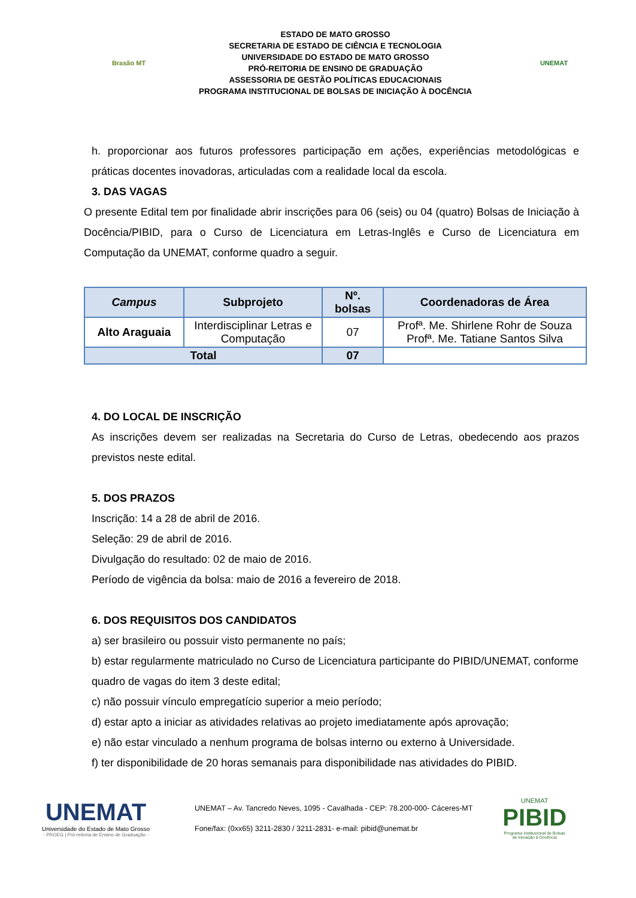Brasão MT
ESTADO DE MATO GROSSO
SECRETARIA DE ESTADO DE CIÊNCIA E TECNOLOGIA
UNIVERSIDADE DO ESTADO DE MATO GROSSO
PRÓ-REITORIA DE ENSINO DE GRADUAÇÃO
ASSESSORIA DE GESTÃO POLÍTICAS EDUCACIONAIS
PROGRAMA INSTITUCIONAL DE BOLSAS DE INICIAÇÃO À DOCÊNCIA
UNEMAT
h. proporcionar aos futuros professores participação em ações, experiências metodológicas e práticas docentes inovadoras, articuladas com a realidade local da escola.
3. DAS VAGAS
O presente Edital tem por finalidade abrir inscrições para 06 (seis) ou 04 (quatro) Bolsas de Iniciação à Docência/PIBID, para o Curso de Licenciatura em Letras-Inglês e Curso de Licenciatura em Computação da UNEMAT, conforme quadro a seguir.
| Campus | Subprojeto | Nº. bolsas | Coordenadoras de Área |
| --- | --- | --- | --- |
| Alto Araguaia | Interdisciplinar Letras e Computação | 07 | Profª. Me. Shirlene Rohr de Souza Profª. Me. Tatiane Santos Silva |
| Total | | 07 | |
4. DO LOCAL DE INSCRIÇÃO
As inscrições devem ser realizadas na Secretaria do Curso de Letras, obedecendo aos prazos previstos neste edital.
5. DOS PRAZOS
Inscrição: 14 a 28 de abril de 2016.
Seleção: 29 de abril de 2016.
Divulgação do resultado: 02 de maio de 2016.
Período de vigência da bolsa: maio de 2016 a fevereiro de 2018.
6. DOS REQUISITOS DOS CANDIDATOS
a) ser brasileiro ou possuir visto permanente no país;
b) estar regularmente matriculado no Curso de Licenciatura participante do PIBID/UNEMAT, conforme quadro de vagas do item 3 deste edital;
c) não possuir vínculo empregatício superior a meio período;
d) estar apto a iniciar as atividades relativas ao projeto imediatamente após aprovação;
e) não estar vinculado a nenhum programa de bolsas interno ou externo à Universidade.
f) ter disponibilidade de 20 horas semanais para disponibilidade nas atividades do PIBID.
UNEMAT
Universidade do Estado de Mato Grosso
- PROEG | Pró-reitoria de Ensino de Graduação -
UNEMAT – Av. Tancredo Neves, 1095 - Cavalhada - CEP: 78.200-000- Cáceres-MT
Fone/fax: (0xx65) 3211-2830 / 3211-2831- e-mail: pibid@unemat.br
UNEMAT
PIBID
Programa Institucional de Bolsas
de Iniciação à Docência